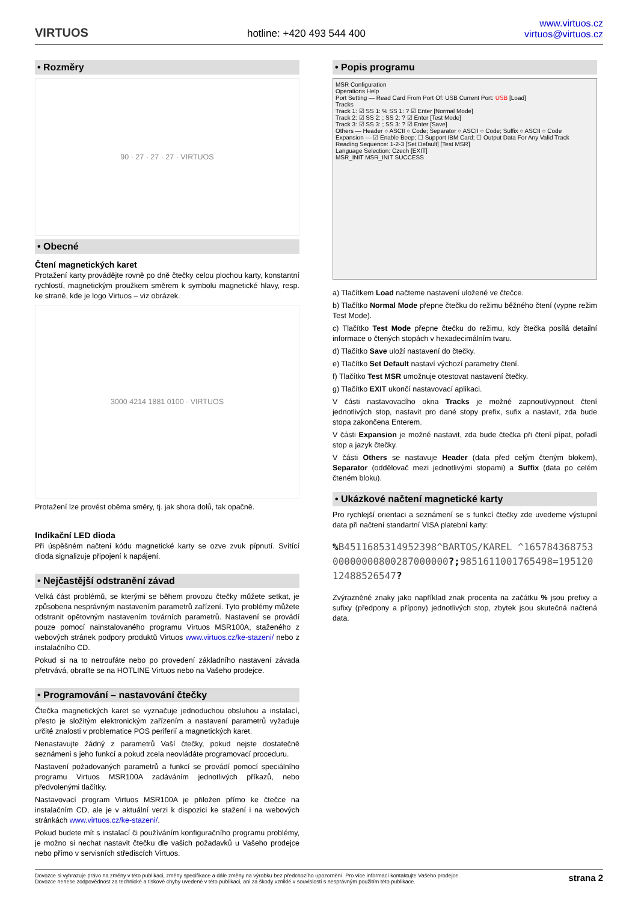VIRTUOS
hotline: +420 493 544 400
www.virtuos.cz
virtuos@virtuos.cz
• Rozměry
90 · 27 · 27 · 27 · VIRTUOS
• Obecné
Čtení magnetických karet
Protažení karty provádějte rovně po dně čtečky celou plochou karty, konstantní rychlostí, magnetickým proužkem směrem k symbolu magnetické hlavy, resp. ke straně, kde je logo Virtuos – viz obrázek.
3000 4214 1881 0100 · VIRTUOS
Protažení lze provést oběma směry, tj. jak shora dolů, tak opačně.
Indikační LED dioda
Při úspěšném načtení kódu magnetické karty se ozve zvuk pípnutí. Svítící dioda signalizuje připojení k napájení.
• Nejčastější odstranění závad
Velká část problémů, se kterými se během provozu čtečky můžete setkat, je způsobena nesprávným nastavením parametrů zařízení. Tyto problémy můžete odstranit opětovným nastavením továrních parametrů. Nastavení se provádí pouze pomocí nainstalovaného programu Virtuos MSR100A, staženého z webových stránek podpory produktů Virtuos www.virtuos.cz/ke-stazeni/ nebo z instalačního CD.
Pokud si na to netroufáte nebo po provedení základního nastavení závada přetrvává, obraťte se na HOTLINE Virtuos nebo na Vašeho prodejce.
• Programování – nastavování čtečky
Čtečka magnetických karet se vyznačuje jednoduchou obsluhou a instalací, přesto je složitým elektronickým zařízením a nastavení parametrů vyžaduje určité znalosti v problematice POS periferií a magnetických karet.
Nenastavujte žádný z parametrů Vaší čtečky, pokud nejste dostatečně seznámeni s jeho funkcí a pokud zcela neovládáte programovací proceduru.
Nastavení požadovaných parametrů a funkcí se provádí pomocí speciálního programu Virtuos MSR100A zadáváním jednotlivých příkazů, nebo předvolenými tlačítky.
Nastavovací program Virtuos MSR100A je přiložen přímo ke čtečce na instalačním CD, ale je v aktuální verzi k dispozici ke stažení i na webových stránkách www.virtuos.cz/ke-stazeni/.
Pokud budete mít s instalací či používáním konfiguračního programu problémy, je možno si nechat nastavit čtečku dle vašich požadavků u Vašeho prodejce nebo přímo v servisních střediscích Virtuos.
• Popis programu
MSR Configuration
Operations Help
Port Setting — Read Card From Port Of: USB Current Port: USB [Load]
Tracks
Track 1: ☑ SS 1: % SS 1: ? ☑ Enter [Normal Mode]
Track 2: ☑ SS 2: ; SS 2: ? ☑ Enter [Test Mode]
Track 3: ☑ SS 3: ; SS 3: ? ☑ Enter [Save]
Others — Header ○ ASCII ○ Code; Separator ○ ASCII ○ Code; Suffix ○ ASCII ○ Code
Expansion — ☑ Enable Beep; ☐ Support IBM Card; ☐ Output Data For Any Valid Track
Reading Sequence: 1-2-3 [Set Default] [Test MSR]
Language Selection: Czech [EXIT]
MSR_INIT MSR_INIT SUCCESS
a) Tlačítkem Load načteme nastavení uložené ve čtečce.
b) Tlačítko Normal Mode přepne čtečku do režimu běžného čtení (vypne režim Test Mode).
c) Tlačítko Test Mode přepne čtečku do režimu, kdy čtečka posílá detailní informace o čtených stopách v hexadecimálním tvaru.
d) Tlačítko Save uloží nastavení do čtečky.
e) Tlačítko Set Default nastaví výchozí parametry čtení.
f) Tlačítko Test MSR umožnuje otestovat nastavení čtečky.
g) Tlačítko EXIT ukončí nastavovací aplikaci.
V části nastavovacího okna Tracks je možné zapnout/vypnout čtení jednotlivých stop, nastavit pro dané stopy prefix, sufix a nastavit, zda bude stopa zakončena Enterem.
V části Expansion je možné nastavit, zda bude čtečka při čtení pípat, pořadí stop a jazyk čtečky.
V části Others se nastavuje Header (data před celým čteným blokem), Separator (oddělovač mezi jednotlivými stopami) a Suffix (data po celém čteném bloku).
• Ukázkové načtení magnetické karty
Pro rychlejší orientaci a seznámení se s funkcí čtečky zde uvedeme výstupní data při načtení standartní VISA platební karty:
% B4511685314952398^BARTOS/KAREL ^16578436875300000000800287000000?; 9851611001765498=19512012488526547?
Zvýrazněné znaky jako například znak procenta na začátku % jsou prefixy a sufixy (předpony a přípony) jednotlivých stop, zbytek jsou skutečná načtená data.
Dovozce si vyhrazuje právo na změny v této publikaci, změny specifikace a dále změny na výrobku bez předchozího upozornění. Pro více informací kontaktujte Vašeho prodejce.
Dovozce nenese zodpovědnost za technické a tiskové chyby uvedené v této publikaci, ani za škody vzniklé v souvislosti s nesprávným použitím této publikace.
strana 2